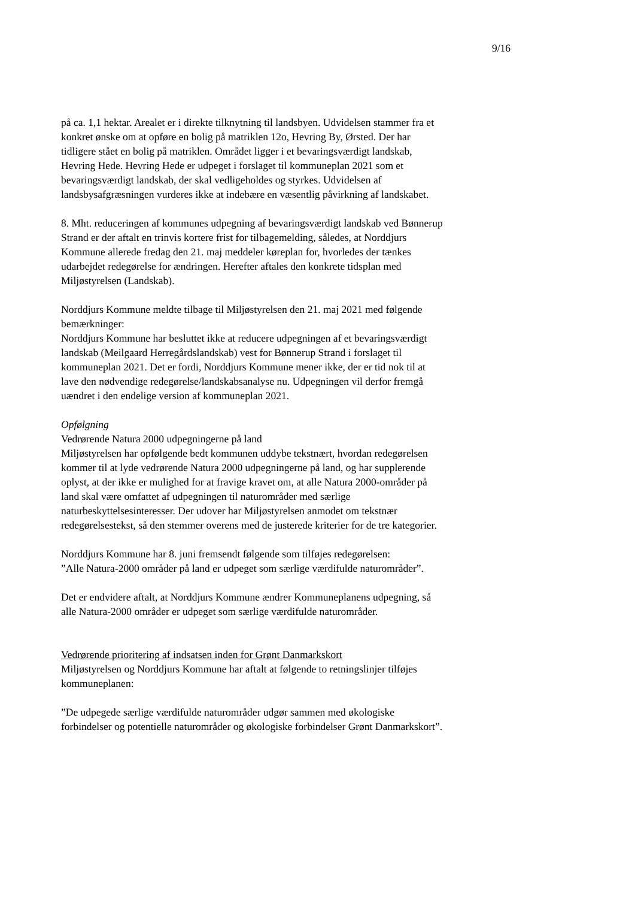9/16
på ca. 1,1 hektar. Arealet er i direkte tilknytning til landsbyen. Udvidelsen stammer fra et konkret ønske om at opføre en bolig på matriklen 12o, Hevring By, Ørsted. Der har tidligere stået en bolig på matriklen. Området ligger i et bevaringsværdigt landskab, Hevring Hede. Hevring Hede er udpeget i forslaget til kommuneplan 2021 som et bevaringsværdigt landskab, der skal vedligeholdes og styrkes. Udvidelsen af landsbysafgræsningen vurderes ikke at indebære en væsentlig påvirkning af landskabet.
8. Mht. reduceringen af kommunes udpegning af bevaringsværdigt landskab ved Bønnerup Strand er der aftalt en trinvis kortere frist for tilbagemelding, således, at Norddjurs Kommune allerede fredag den 21. maj meddeler køreplan for, hvorledes der tænkes udarbejdet redegørelse for ændringen. Herefter aftales den konkrete tidsplan med Miljøstyrelsen (Landskab).
Norddjurs Kommune meldte tilbage til Miljøstyrelsen den 21. maj 2021 med følgende bemærkninger:
Norddjurs Kommune har besluttet ikke at reducere udpegningen af et bevaringsværdigt landskab (Meilgaard Herregårdslandskab) vest for Bønnerup Strand i forslaget til kommuneplan 2021. Det er fordi, Norddjurs Kommune mener ikke, der er tid nok til at lave den nødvendige redegørelse/landskabsanalyse nu. Udpegningen vil derfor fremgå uændret i den endelige version af kommuneplan 2021.
Opfølgning
Vedrørende Natura 2000 udpegningerne på land
Miljøstyrelsen har opfølgende bedt kommunen uddybe tekstnært, hvordan redegørelsen kommer til at lyde vedrørende Natura 2000 udpegningerne på land, og har supplerende oplyst, at der ikke er mulighed for at fravige kravet om, at alle Natura 2000-områder på land skal være omfattet af udpegningen til naturområder med særlige naturbeskyttelsesinteresser. Der udover har Miljøstyrelsen anmodet om tekstnær redegørelsestekst, så den stemmer overens med de justerede kriterier for de tre kategorier.
Norddjurs Kommune har 8. juni fremsendt følgende som tilføjes redegørelsen:
”Alle Natura-2000 områder på land er udpeget som særlige værdifulde naturområder”.
Det er endvidere aftalt, at Norddjurs Kommune ændrer Kommuneplanens udpegning, så alle Natura-2000 områder er udpeget som særlige værdifulde naturområder.
Vedrørende prioritering af indsatsen inden for Grønt Danmarkskort
Miljøstyrelsen og Norddjurs Kommune har aftalt at følgende to retningslinjer tilføjes kommuneplanen:
”De udpegede særlige værdifulde naturområder udgør sammen med økologiske forbindelser og potentielle naturområder og økologiske forbindelser Grønt Danmarkskort”.